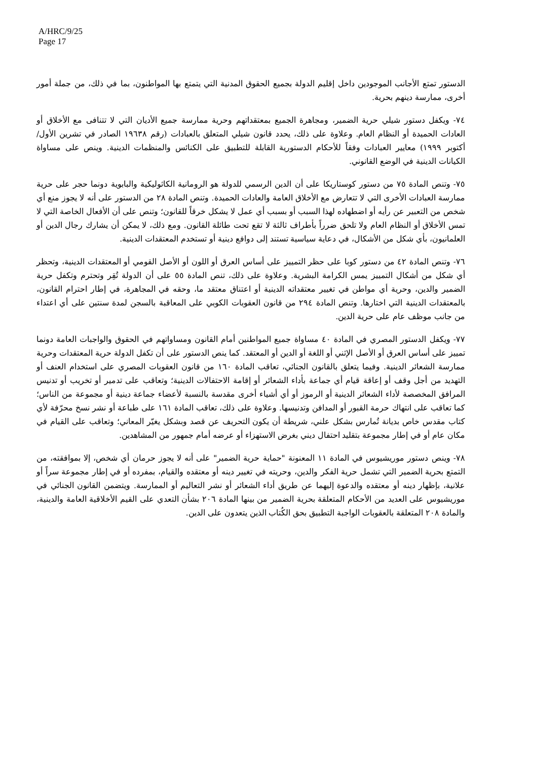A/HRC/9/25
Page 17
الدستور تمتع الأجانب الموجودين داخل إقليم الدولة بجميع الحقوق المدنية التي يتمتع بها المواطنون، بما في ذلك، من جملة أمور أخرى، ممارسة دينهم بحرية.
٧٤- ويكفل دستور شيلي حرية الضمير، ومجاهرة الجميع بمعتقداتهم وحرية ممارسة جميع الأديان التي لا تتنافى مع الأخلاق أو العادات الحميدة أو النظام العام. وعلاوة على ذلك، يحدد قانون شيلي المتعلق بالعبادات (رقم ١٩٦٣٨ الصادر في تشرين الأول/أكتوبر ١٩٩٩) معايير العبادات وفقاً للأحكام الدستورية القابلة للتطبيق على الكنائس والمنظمات الدينية. وينص على مساواة الكيانات الدينية في الوضع القانوني.
٧٥- وتنص المادة ٧٥ من دستور كوستاريكا على أن الدين الرسمي للدولة هو الرومانية الكاثوليكية والبابوية دونما حجر على حرية ممارسة العبادات الأخرى التي لا تتعارض مع الأخلاق العامة والعادات الحميدة. وتنص المادة ٢٨ من الدستور على أنه لا يجوز منع أي شخص من التعبير عن رأيه أو اضطهاده لهذا السبب أو بسبب أي عمل لا يشكل خرقاً للقانون؛ وتنص على أن الأفعال الخاصة التي لا تمس الأخلاق أو النظام العام ولا تلحق ضرراً بأطراف ثالثة لا تقع تحت طائلة القانون. ومع ذلك، لا يمكن أن يشارك رجال الدين أو العلمانيون، بأي شكل من الأشكال، في دعاية سياسية تستند إلى دوافع دينية أو تستخدم المعتقدات الدينية.
٧٦- وتنص المادة ٤٢ من دستور كوبا على حظر التمييز على أساس العرق أو اللون أو الأصل القومي أو المعتقدات الدينية، وتحظر أي شكل من أشكال التمييز يمس الكرامة البشرية. وعلاوة على ذلك، تنص المادة ٥٥ على أن الدولة تُقِر وتحترم وتكفل حرية الضمير والدين، وحرية أي مواطن في تغيير معتقداته الدينية أو اعتناق معتقد ما، وحقه في المجاهرة، في إطار احترام القانون، بالمعتقدات الدينية التي اختارها. وتنص المادة ٢٩٤ من قانون العقوبات الكوبي على المعاقبة بالسجن لمدة سنتين على أي اعتداء من جانب موظف عام على حرية الدين.
٧٧- ويكفل الدستور المصري في المادة ٤٠ مساواة جميع المواطنين أمام القانون ومساواتهم في الحقوق والواجبات العامة دونما تمييز على أساس العرق أو الأصل الإثني أو اللغة أو الدين أو المعتقد. كما ينص الدستور على أن تكفل الدولة حرية المعتقدات وحرية ممارسة الشعائر الدينية. وفيما يتعلق بالقانون الجنائي، تعاقب المادة ١٦٠ من قانون العقوبات المصري على استخدام العنف أو التهديد من أجل وقف أو إعاقة قيام أي جماعة بأداء الشعائر أو إقامة الاحتفالات الدينية؛ وتعاقب على تدمير أو تخريب أو تدنيس المرافق المخصصة لأداء الشعائر الدينية أو الرموز أو أي أشياء أخرى مقدسة بالنسبة لأعضاء جماعة دينية أو مجموعة من الناس؛ كما تعاقب على انتهاك حرمة القبور أو المدافن وتدنيسها. وعلاوة على ذلك، تعاقب المادة ١٦١ على طباعة أو نشر نسخ محرّفة لأي كتاب مقدس خاص بديانة تُمارس بشكل علني، شريطة أن يكون التحريف عن قصد وبشكل يغيّر المعاني؛ وتعاقب على القيام في مكان عام أو في إطار مجموعة بتقليد احتفال ديني بغرض الاستهزاء أو عرضه أمام جمهور من المشاهدين.
٧٨- وينص دستور موريشيوس في المادة ١١ المعنونة "حماية حرية الضمير" على أنه لا يجوز حرمان أي شخص، إلا بموافقته، من التمتع بحرية الضمير التي تشمل حرية الفكر والدين، وحريته في تغيير دينه أو معتقده والقيام، بمفرده أو في إطار مجموعة سراً أو علانية، بإظهار دينه أو معتقده والدعوة إليهما عن طريق أداء الشعائر أو نشر التعاليم أو الممارسة. ويتضمن القانون الجنائي في موريشيوس على العديد من الأحكام المتعلقة بحرية الضمير من بينها المادة ٢٠٦ بشأن التعدي على القيم الأخلاقية العامة والدينية، والمادة ٢٠٨ المتعلقة بالعقوبات الواجبة التطبيق بحق الكُتاب الذين يتعدون على الدين.